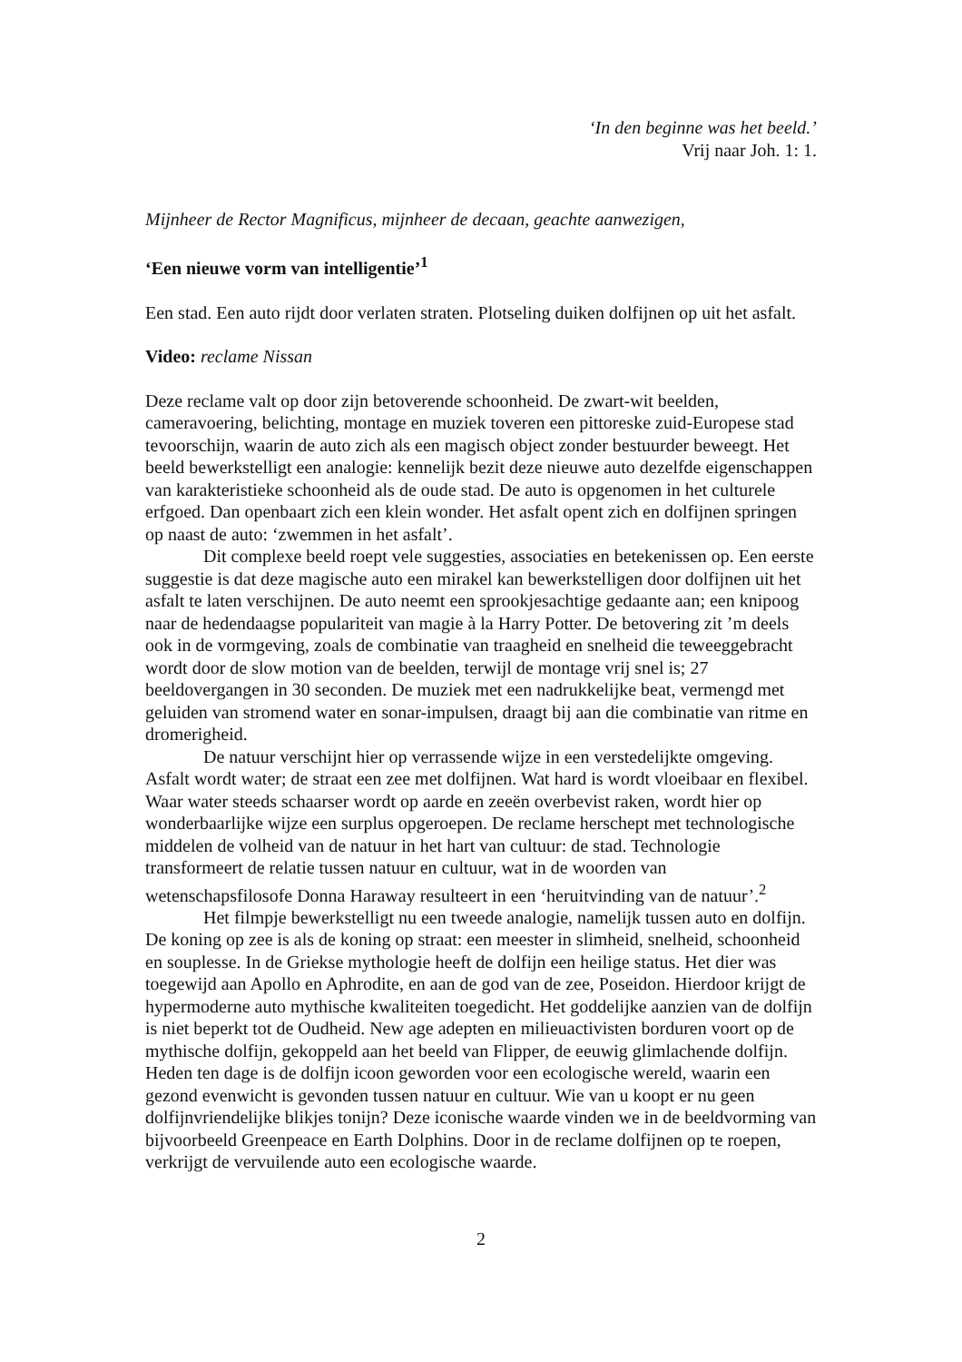‘In den beginne was het beeld.’
Vrij naar Joh. 1: 1.
Mijnheer de Rector Magnificus, mijnheer de decaan, geachte aanwezigen,
‘Een nieuwe vorm van intelligentie’<sup>1</sup>
Een stad. Een auto rijdt door verlaten straten. Plotseling duiken dolfijnen op uit het asfalt.
Video: reclame Nissan
Deze reclame valt op door zijn betoverende schoonheid. De zwart-wit beelden, cameravoering, belichting, montage en muziek toveren een pittoreske zuid-Europese stad tevoorschijn, waarin de auto zich als een magisch object zonder bestuurder beweegt. Het beeld bewerkstelligt een analogie: kennelijk bezit deze nieuwe auto dezelfde eigenschappen van karakteristieke schoonheid als de oude stad. De auto is opgenomen in het culturele erfgoed. Dan openbaart zich een klein wonder. Het asfalt opent zich en dolfijnen springen op naast de auto: ‘zwemmen in het asfalt’.
Dit complexe beeld roept vele suggesties, associaties en betekenissen op. Een eerste suggestie is dat deze magische auto een mirakel kan bewerkstelligen door dolfijnen uit het asfalt te laten verschijnen. De auto neemt een sprookjesachtige gedaante aan; een knipoog naar de hedendaagse populariteit van magie à la Harry Potter. De betovering zit ’m deels ook in de vormgeving, zoals de combinatie van traagheid en snelheid die teweeggebracht wordt door de slow motion van de beelden, terwijl de montage vrij snel is; 27 beeldovergangen in 30 seconden. De muziek met een nadrukkelijke beat, vermengd met geluiden van stromend water en sonar-impulsen, draagt bij aan die combinatie van ritme en dromerigheid.
De natuur verschijnt hier op verrassende wijze in een verstedelijkte omgeving. Asfalt wordt water; de straat een zee met dolfijnen. Wat hard is wordt vloeibaar en flexibel. Waar water steeds schaarser wordt op aarde en zeeën overbevist raken, wordt hier op wonderbaarlijke wijze een surplus opgeroepen. De reclame herschept met technologische middelen de volheid van de natuur in het hart van cultuur: de stad. Technologie transformeert de relatie tussen natuur en cultuur, wat in de woorden van wetenschapsfilosofe Donna Haraway resulteert in een ‘heruitvinding van de natuur’.<sup>2</sup>
Het filmpje bewerkstelligt nu een tweede analogie, namelijk tussen auto en dolfijn. De koning op zee is als de koning op straat: een meester in slimheid, snelheid, schoonheid en souplesse. In de Griekse mythologie heeft de dolfijn een heilige status. Het dier was toegewijd aan Apollo en Aphrodite, en aan de god van de zee, Poseidon. Hierdoor krijgt de hypermoderne auto mythische kwaliteiten toegedicht. Het goddelijke aanzien van de dolfijn is niet beperkt tot de Oudheid. New age adepten en milieuactivisten borduren voort op de mythische dolfijn, gekoppeld aan het beeld van Flipper, de eeuwig glimlachende dolfijn. Heden ten dage is de dolfijn icoon geworden voor een ecologische wereld, waarin een gezond evenwicht is gevonden tussen natuur en cultuur. Wie van u koopt er nu geen dolfijnvriendelijke blikjes tonijn? Deze iconische waarde vinden we in de beeldvorming van bijvoorbeeld Greenpeace en Earth Dolphins. Door in de reclame dolfijnen op te roepen, verkrijgt de vervuilende auto een ecologische waarde.
2